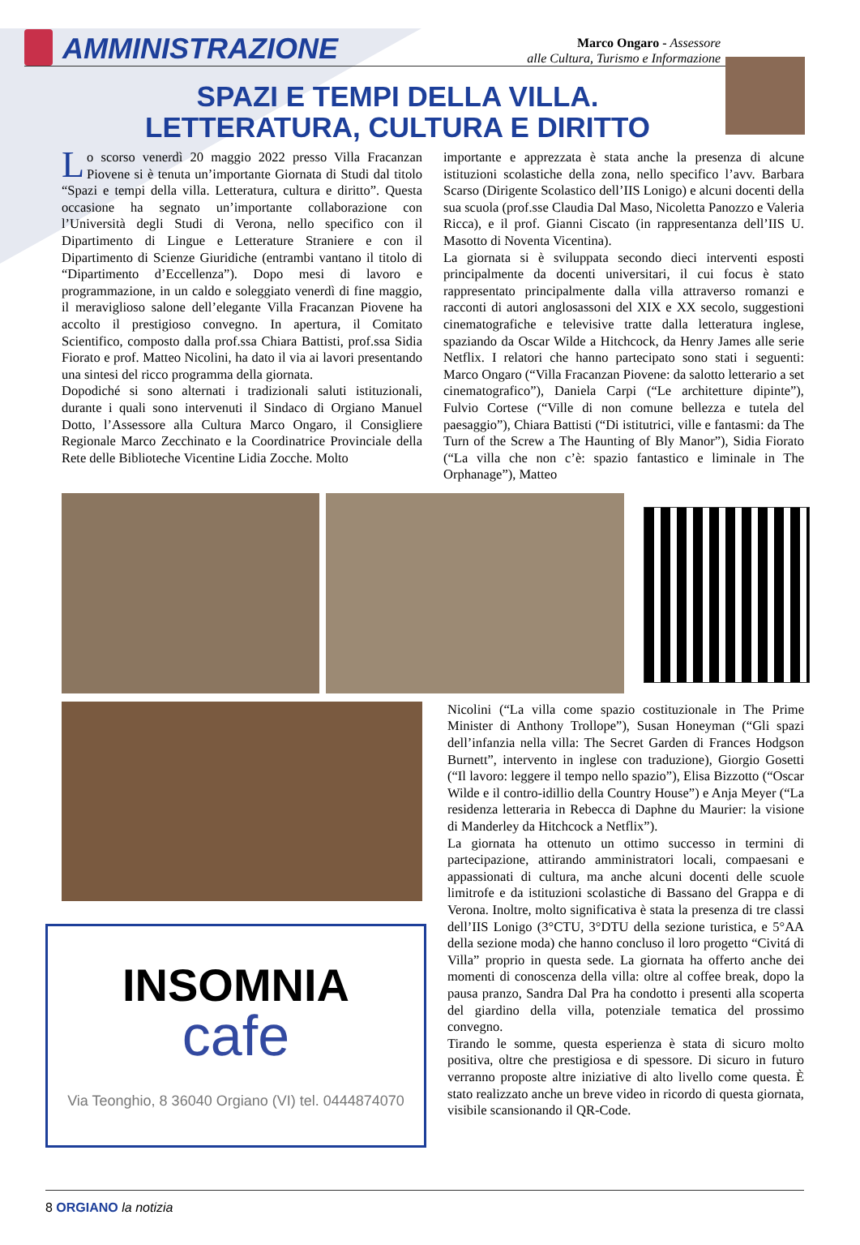AMMINISTRAZIONE
Marco Ongaro - Assessore
alle Cultura, Turismo e Informazione
SPAZI E TEMPI DELLA VILLA.
LETTERATURA, CULTURA E DIRITTO
Lo scorso venerdì 20 maggio 2022 presso Villa Fracanzan Piovene si è tenuta un’importante Giornata di Studi dal titolo “Spazi e tempi della villa. Letteratura, cultura e diritto”. Questa occasione ha segnato un’importante collaborazione con l’Università degli Studi di Verona, nello specifico con il Dipartimento di Lingue e Letterature Straniere e con il Dipartimento di Scienze Giuridiche (entrambi vantano il titolo di “Dipartimento d’Eccellenza”). Dopo mesi di lavoro e programmazione, in un caldo e soleggiato venerdì di fine maggio, il meraviglioso salone dell’elegante Villa Fracanzan Piovene ha accolto il prestigioso convegno. In apertura, il Comitato Scientifico, composto dalla prof.ssa Chiara Battisti, prof.ssa Sidia Fiorato e prof. Matteo Nicolini, ha dato il via ai lavori presentando una sintesi del ricco programma della giornata.
Dopodiché si sono alternati i tradizionali saluti istituzionali, durante i quali sono intervenuti il Sindaco di Orgiano Manuel Dotto, l’Assessore alla Cultura Marco Ongaro, il Consigliere Regionale Marco Zecchinato e la Coordinatrice Provinciale della Rete delle Biblioteche Vicentine Lidia Zocche. Molto
importante e apprezzata è stata anche la presenza di alcune istituzioni scolastiche della zona, nello specifico l’avv. Barbara Scarso (Dirigente Scolastico dell’IIS Lonigo) e alcuni docenti della sua scuola (prof.sse Claudia Dal Maso, Nicoletta Panozzo e Valeria Ricca), e il prof. Gianni Ciscato (in rappresentanza dell’IIS U. Masotto di Noventa Vicentina).
La giornata si è sviluppata secondo dieci interventi esposti principalmente da docenti universitari, il cui focus è stato rappresentato principalmente dalla villa attraverso romanzi e racconti di autori anglosassoni del XIX e XX secolo, suggestioni cinematografiche e televisive tratte dalla letteratura inglese, spaziando da Oscar Wilde a Hitchcock, da Henry James alle serie Netflix. I relatori che hanno partecipato sono stati i seguenti: Marco Ongaro (“Villa Fracanzan Piovene: da salotto letterario a set cinematografico”), Daniela Carpi (“Le architetture dipinte”), Fulvio Cortese (“Ville di non comune bellezza e tutela del paesaggio”), Chiara Battisti (“Di istitutrici, ville e fantasmi: da The Turn of the Screw a The Haunting of Bly Manor”), Sidia Fiorato (“La villa che non c’è: spazio fantastico e liminale in The Orphanage”), Matteo
INSOMNIA
cafe
Via Teonghio, 8 36040 Orgiano (VI) tel. 0444874070
Nicolini (“La villa come spazio costituzionale in The Prime Minister di Anthony Trollope”), Susan Honeyman (“Gli spazi dell’infanzia nella villa: The Secret Garden di Frances Hodgson Burnett”, intervento in inglese con traduzione), Giorgio Gosetti (“Il lavoro: leggere il tempo nello spazio”), Elisa Bizzotto (“Oscar Wilde e il contro-idillio della Country House”) e Anja Meyer (“La residenza letteraria in Rebecca di Daphne du Maurier: la visione di Manderley da Hitchcock a Netflix”).
La giornata ha ottenuto un ottimo successo in termini di partecipazione, attirando amministratori locali, compaesani e appassionati di cultura, ma anche alcuni docenti delle scuole limitrofe e da istituzioni scolastiche di Bassano del Grappa e di Verona. Inoltre, molto significativa è stata la presenza di tre classi dell’IIS Lonigo (3°CTU, 3°DTU della sezione turistica, e 5°AA della sezione moda) che hanno concluso il loro progetto “Civitá di Villa” proprio in questa sede. La giornata ha offerto anche dei momenti di conoscenza della villa: oltre al coffee break, dopo la pausa pranzo, Sandra Dal Pra ha condotto i presenti alla scoperta del giardino della villa, potenziale tematica del prossimo convegno.
Tirando le somme, questa esperienza è stata di sicuro molto positiva, oltre che prestigiosa e di spessore. Di sicuro in futuro verranno proposte altre iniziative di alto livello come questa. È stato realizzato anche un breve video in ricordo di questa giornata, visibile scansionando il QR-Code.
8 ORGIANO la notizia